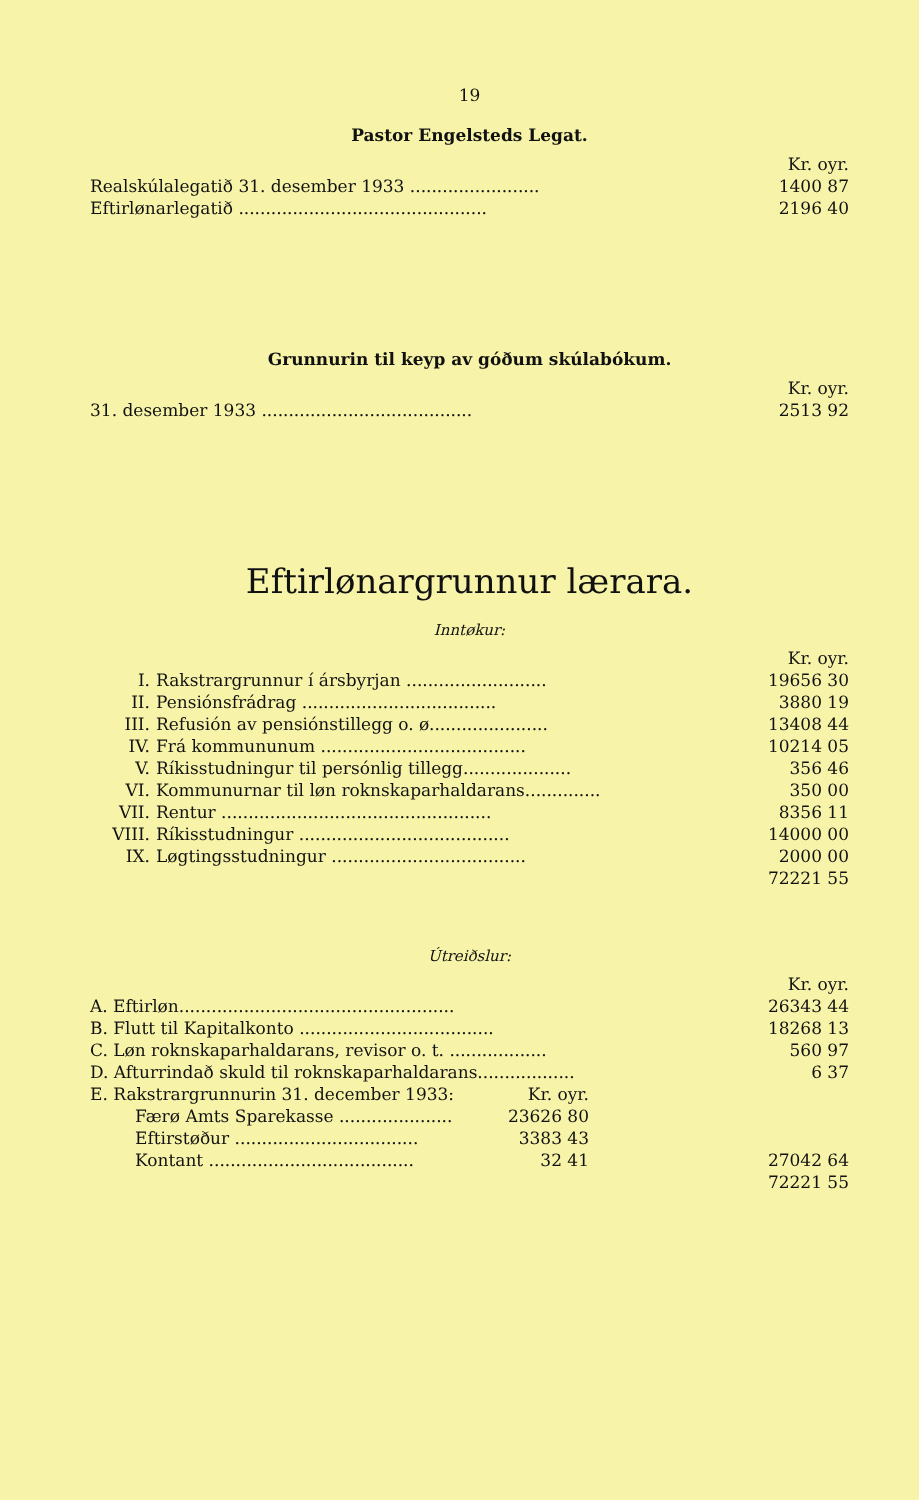19
Pastor Engelsteds Legat.
| | Kr. oyr. |
| Realskúlalegatið 31. desember 1933 ........................ | 1400 87 |
| Eftirlønarlegatið .............................................. | 2196 40 |
Grunnurin til keyp av góðum skúlabókum.
| | Kr. oyr. |
| 31. desember 1933 ....................................... | 2513 92 |
Eftirlønargrunnur lærara.
Inntøkur:
| | | Kr. oyr. |
| I. | Rakstrargrunnur í ársbyrjan .......................... | 19656 30 |
| II. | Pensiónsfrádrag .................................... | 3880 19 |
| III. | Refusión av pensiónstillegg o. ø...................... | 13408 44 |
| IV. | Frá kommununum ...................................... | 10214 05 |
| V. | Ríkisstudningur til persónlig tillegg.................... | 356 46 |
| VI. | Kommunurnar til løn roknskaparhaldarans.............. | 350 00 |
| VII. | Rentur .................................................. | 8356 11 |
| VIII. | Ríkisstudningur ....................................... | 14000 00 |
| IX. | Løgtingsstudningur .................................... | 2000 00 |
| | | 72221 55 |
Útreiðslur:
| | | | Kr. oyr. |
| A. Eftirløn................................................... | | | 26343 44 |
| B. Flutt til Kapitalkonto .................................... | | | 18268 13 |
| C. Løn roknskaparhaldarans, revisor o. t. .................. | | | 560 97 |
| D. Afturrindað skuld til roknskaparhaldarans.................. | | | 6 37 |
| E. Rakstrargrunnurin 31. december 1933: | Kr. oyr. | | |
| Færø Amts Sparekasse ..................... | 23626 80 | | |
| Eftirstøður .................................. | 3383 43 | | |
| Kontant ...................................... | 32 41 | | 27042 64 |
| | | | 72221 55 |